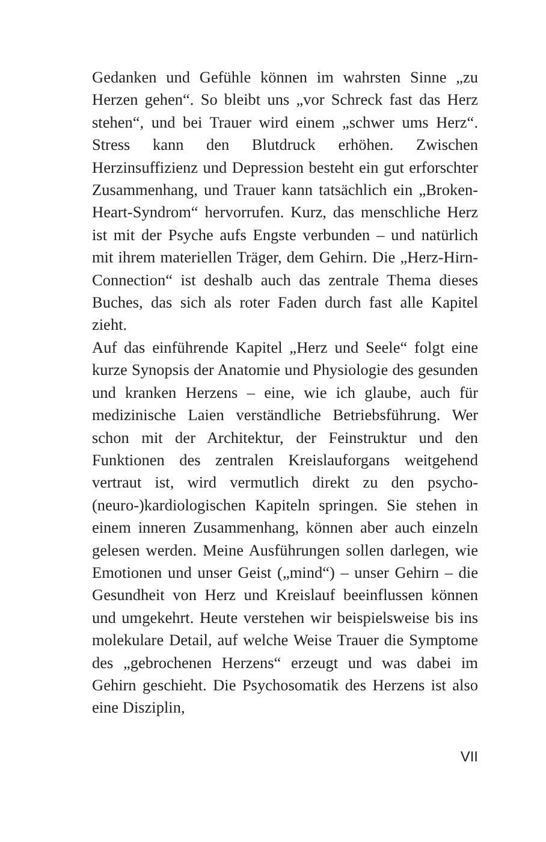Gedanken und Gefühle können im wahrsten Sinne „zu Herzen gehen“. So bleibt uns „vor Schreck fast das Herz stehen“, und bei Trauer wird einem „schwer ums Herz“. Stress kann den Blutdruck erhöhen. Zwischen Herzinsuffizienz und Depression besteht ein gut erforschter Zusammenhang, und Trauer kann tatsächlich ein „Broken-Heart-Syndrom“ hervorrufen. Kurz, das menschliche Herz ist mit der Psyche aufs Engste verbunden – und natürlich mit ihrem materiellen Träger, dem Gehirn. Die „Herz-Hirn-Connection“ ist deshalb auch das zentrale Thema dieses Buches, das sich als roter Faden durch fast alle Kapitel zieht.
Auf das einführende Kapitel „Herz und Seele“ folgt eine kurze Synopsis der Anatomie und Physiologie des gesunden und kranken Herzens – eine, wie ich glaube, auch für medizinische Laien verständliche Betriebsführung. Wer schon mit der Architektur, der Feinstruktur und den Funktionen des zentralen Kreislauforgans weitgehend vertraut ist, wird vermutlich direkt zu den psycho-(neuro-)kardiologischen Kapiteln springen. Sie stehen in einem inneren Zusammenhang, können aber auch einzeln gelesen werden. Meine Ausführungen sollen darlegen, wie Emotionen und unser Geist („mind“) – unser Gehirn – die Gesundheit von Herz und Kreislauf beeinflussen können und umgekehrt. Heute verstehen wir beispielsweise bis ins molekulare Detail, auf welche Weise Trauer die Symptome des „gebrochenen Herzens“ erzeugt und was dabei im Gehirn geschieht. Die Psychosomatik des Herzens ist also eine Disziplin,
VII